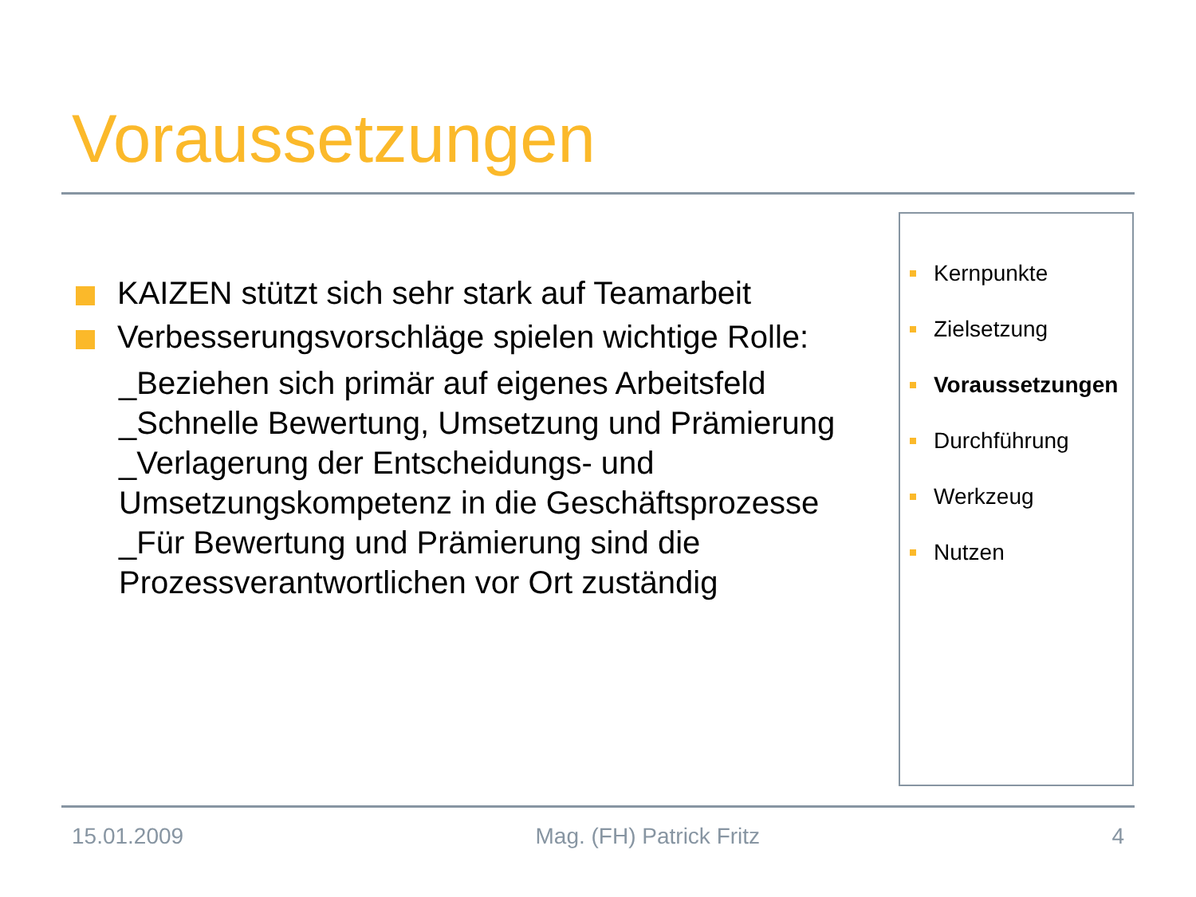Voraussetzungen
KAIZEN stützt sich sehr stark auf Teamarbeit
Verbesserungsvorschläge spielen wichtige Rolle:
_Beziehen sich primär auf eigenes Arbeitsfeld
_Schnelle Bewertung, Umsetzung und Prämierung
_Verlagerung der Entscheidungs- und Umsetzungskompetenz in die Geschäftsprozesse
_Für Bewertung und Prämierung sind die Prozessverantwortlichen vor Ort zuständig
Kernpunkte
Zielsetzung
Voraussetzungen
Durchführung
Werkzeug
Nutzen
15.01.2009 Mag. (FH) Patrick Fritz 4